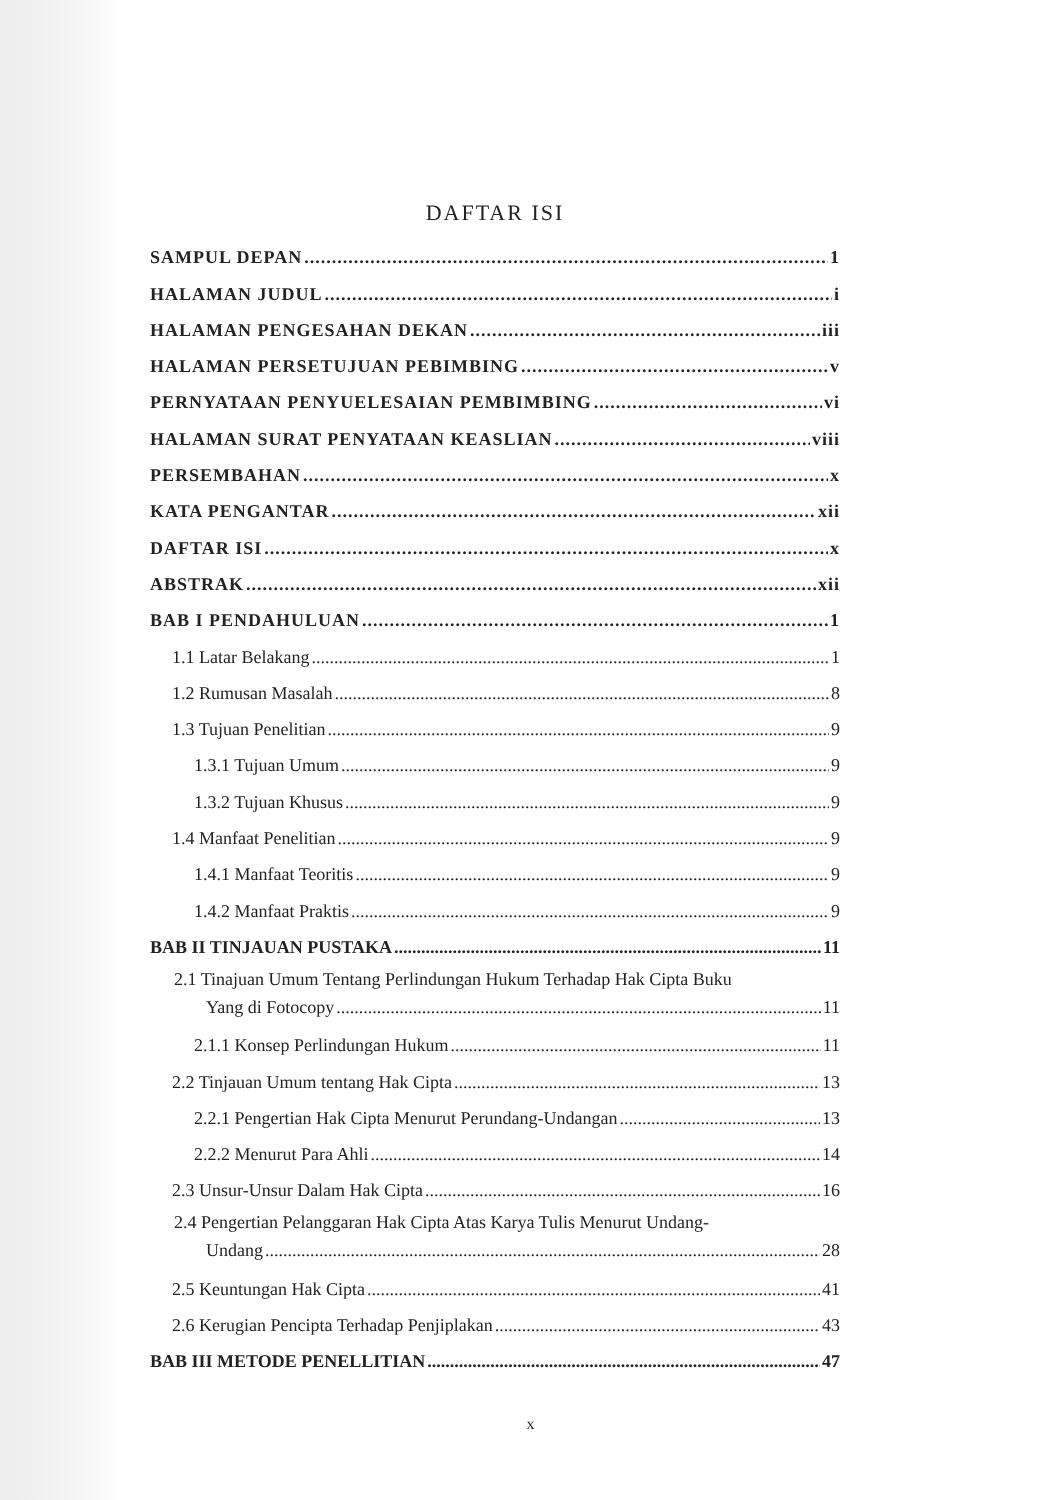DAFTAR ISI
SAMPUL DEPAN 1
HALAMAN JUDUL i
HALAMAN PENGESAHAN DEKAN iii
HALAMAN PERSETUJUAN PEBIMBING v
PERNYATAAN PENYUELESAIAN PEMBIMBING vi
HALAMAN SURAT PENYATAAN KEASLIAN viii
PERSEMBAHAN x
KATA PENGANTAR xii
DAFTAR ISI x
ABSTRAK xii
BAB I PENDAHULUAN 1
1.1 Latar Belakang 1
1.2 Rumusan Masalah 8
1.3 Tujuan Penelitian 9
1.3.1 Tujuan Umum 9
1.3.2 Tujuan Khusus 9
1.4 Manfaat Penelitian 9
1.4.1 Manfaat Teoritis 9
1.4.2 Manfaat Praktis 9
BAB II TINJAUAN PUSTAKA 11
2.1 Tinajuan Umum Tentang Perlindungan Hukum Terhadap Hak Cipta Buku
Yang di Fotocopy 11
2.1.1 Konsep Perlindungan Hukum 11
2.2 Tinjauan Umum tentang Hak Cipta 13
2.2.1 Pengertian Hak Cipta Menurut Perundang-Undangan 13
2.2.2 Menurut Para Ahli 14
2.3 Unsur-Unsur Dalam Hak Cipta 16
2.4 Pengertian Pelanggaran Hak Cipta Atas Karya Tulis Menurut Undang-
Undang 28
2.5 Keuntungan Hak Cipta 41
2.6 Kerugian Pencipta Terhadap Penjiplakan 43
BAB III METODE PENELLITIAN 47
x